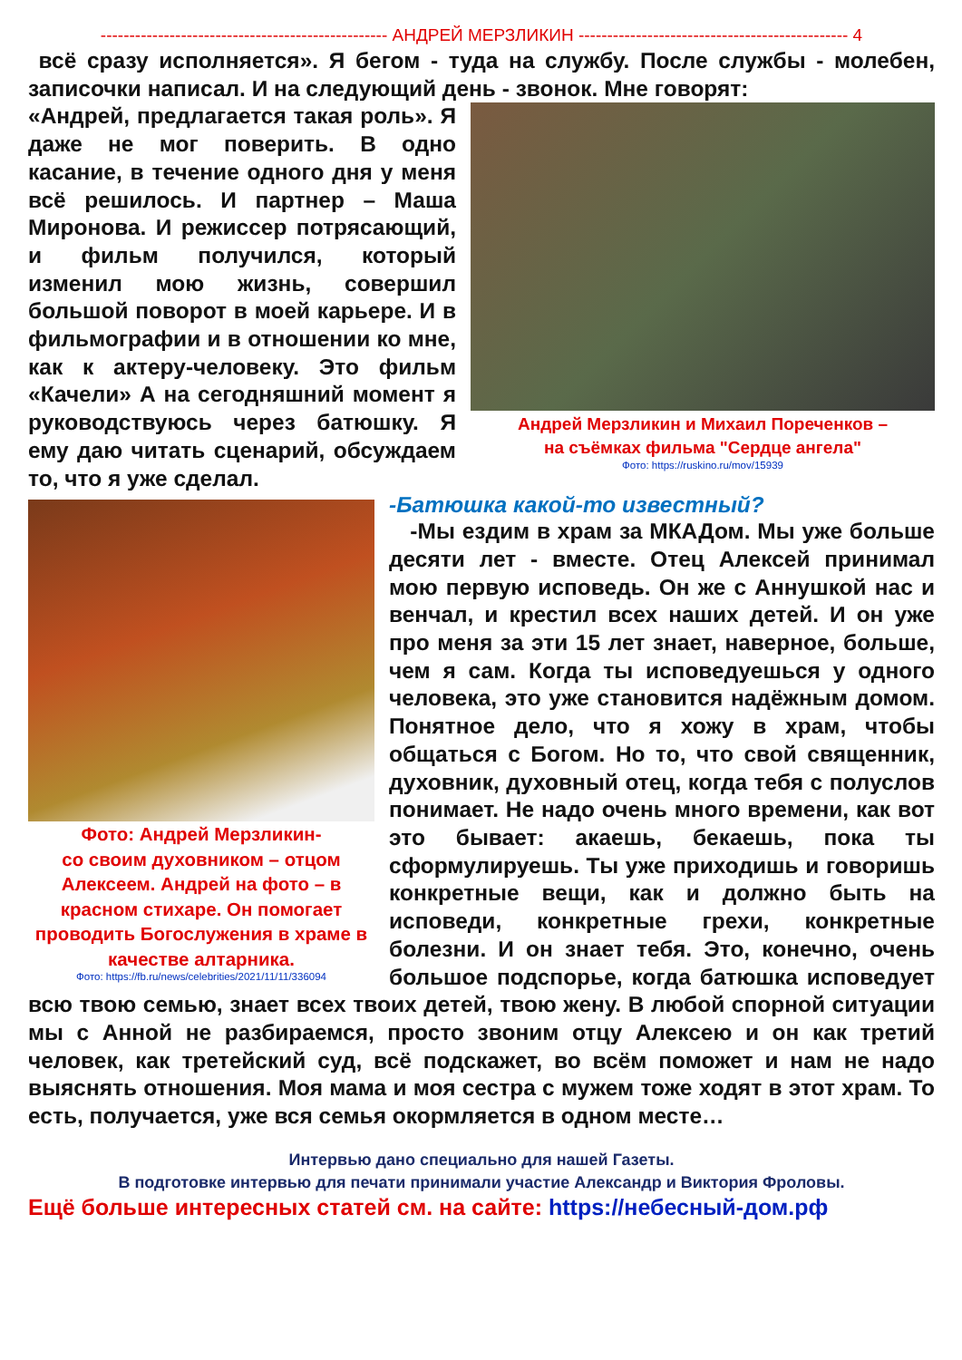-------------------------------------------------- АНДРЕЙ МЕРЗЛИКИН ----------------------------------------------- 4
всё сразу исполняется». Я бегом - туда на службу. После службы - молебен, записочки написал. И на следующий день - звонок. Мне говорят:
Андрей Мерзликин и Михаил Пореченков –
на съёмках фильма "Сердце ангела"
Фото: https://ruskino.ru/mov/15939
«Андрей, предлагается такая роль». Я даже не мог поверить. В одно касание, в течение одного дня у меня всё решилось. И партнер – Маша Миронова. И режиссер потрясающий, и фильм получился, который изменил мою жизнь, совершил большой поворот в моей карьере. И в фильмографии и в отношении ко мне, как к актеру-человеку. Это фильм «Качели» А на сегодняшний момент я руководствуюсь через батюшку. Я ему даю читать сценарий, обсуждаем то, что я уже сделал.
Фото: Андрей Мерзликин-
со своим духовником – отцом Алексеем. Андрей на фото – в красном стихаре. Он помогает проводить Богослужения в храме в качестве алтарника.
Фото: https://fb.ru/news/celebrities/2021/11/11/336094
-Батюшка какой-то известный?
-Мы ездим в храм за МКАДом. Мы уже больше десяти лет - вместе. Отец Алексей принимал мою первую исповедь. Он же с Аннушкой нас и венчал, и крестил всех наших детей. И он уже про меня за эти 15 лет знает, наверное, больше, чем я сам. Когда ты исповедуешься у одного человека, это уже становится надёжным домом. Понятное дело, что я хожу в храм, чтобы общаться с Богом. Но то, что свой священник, духовник, духовный отец, когда тебя с полуслов понимает. Не надо очень много времени, как вот это бывает: акаешь, бекаешь, пока ты сформулируешь. Ты уже приходишь и говоришь конкретные вещи, как и должно быть на исповеди, конкретные грехи, конкретные болезни. И он знает тебя. Это, конечно, очень большое подспорье, когда батюшка исповедует всю твою семью, знает всех твоих детей, твою жену. В любой спорной ситуации мы с Анной не разбираемся, просто звоним отцу Алексею и он как третий человек, как третейский суд, всё подскажет, во всём поможет и нам не надо выяснять отношения. Моя мама и моя сестра с мужем тоже ходят в этот храм. То есть, получается, уже вся семья окормляется в одном месте…
Интервью дано специально для нашей Газеты.
В подготовке интервью для печати принимали участие Александр и Виктория Фроловы.
Ещё больше интересных статей см. на сайте: https://небесный-дом.рф